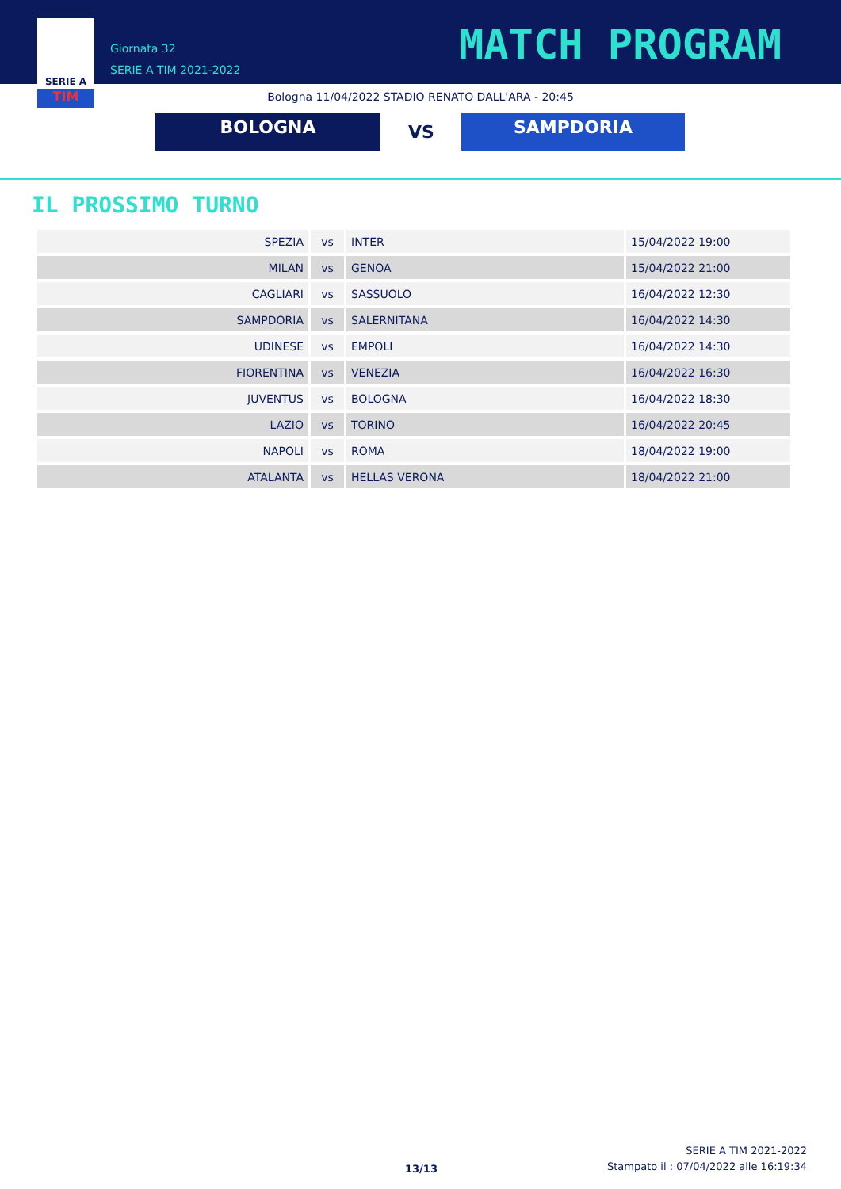SERIE A
TIM
Giornata 32
SERIE A TIM 2021-2022
MATCH PROGRAM
Bologna 11/04/2022 STADIO RENATO DALL'ARA - 20:45
BOLOGNA VS SAMPDORIA
IL PROSSIMO TURNO
| SPEZIA | vs | INTER | 15/04/2022 19:00 |
| MILAN | vs | GENOA | 15/04/2022 21:00 |
| CAGLIARI | vs | SASSUOLO | 16/04/2022 12:30 |
| SAMPDORIA | vs | SALERNITANA | 16/04/2022 14:30 |
| UDINESE | vs | EMPOLI | 16/04/2022 14:30 |
| FIORENTINA | vs | VENEZIA | 16/04/2022 16:30 |
| JUVENTUS | vs | BOLOGNA | 16/04/2022 18:30 |
| LAZIO | vs | TORINO | 16/04/2022 20:45 |
| NAPOLI | vs | ROMA | 18/04/2022 19:00 |
| ATALANTA | vs | HELLAS VERONA | 18/04/2022 21:00 |
13/13
SERIE A TIM 2021-2022
Stampato il : 07/04/2022 alle 16:19:34